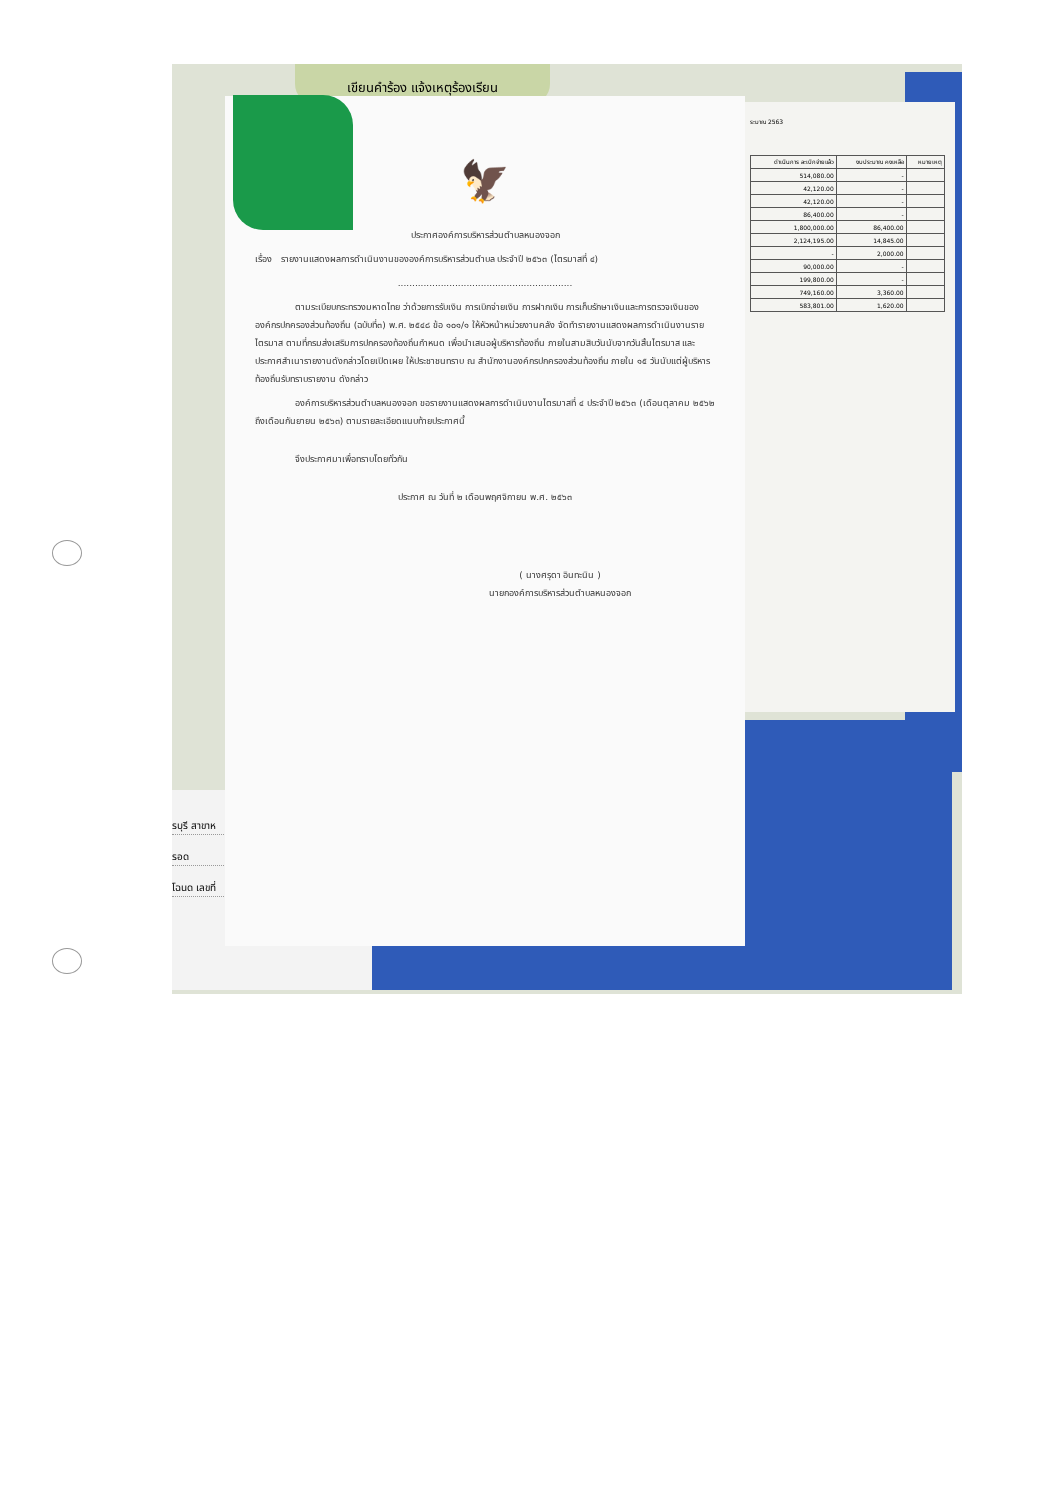เขียนคำร้อง แจ้งเหตุร้องเรียน
ระมาณ 2563
| ดำเนินการ ละเบิกจ่ายแล้ว | งบประมาณ คงเหลือ | หมายเหตุ |
| --- | --- | --- |
| 514,080.00 | - | |
| 42,120.00 | - | |
| 42,120.00 | - | |
| 86,400.00 | - | |
| 1,800,000.00 | 86,400.00 | |
| 2,124,195.00 | 14,845.00 | |
| - | 2,000.00 | |
| 90,000.00 | - | |
| 199,800.00 | - | |
| 749,160.00 | 3,360.00 | |
| 583,801.00 | 1,620.00 | |
รบุรี สาขาห
รอด
โฉนด เลขที่
🦅
ประกาศองค์การบริหารส่วนตำบลหนองจอก
เรื่อง รายงานแสดงผลการดำเนินงานขององค์การบริหารส่วนตำบล ประจำปี ๒๕๖๓ (ไตรมาสที่ ๔)
.............................................................
ตามระเบียบกระทรวงมหาดไทย ว่าด้วยการรับเงิน การเบิกจ่ายเงิน การฝากเงิน การเก็บรักษาเงินและการตรวจเงินขององค์กรปกครองส่วนท้องถิ่น (ฉบับที่๓) พ.ศ. ๒๕๔๘ ข้อ ๑๐๑/๑ ให้หัวหน้าหน่วยงานคลัง จัดทำรายงานแสดงผลการดำเนินงานรายไตรมาส ตามที่กรมส่งเสริมการปกครองท้องถิ่นกำหนด เพื่อนำเสนอผู้บริหารท้องถิ่น ภายในสามสิบวันนับจากวันสิ้นไตรมาส และประกาศสำเนารายงานดังกล่าวโดยเปิดเผย ให้ประชาชนทราบ ณ สำนักงานองค์กรปกครองส่วนท้องถิ่น ภายใน ๑๕ วันนับแต่ผู้บริหารท้องถิ่นรับทราบรายงาน ดังกล่าว
องค์การบริหารส่วนตำบลหนองจอก ขอรายงานแสดงผลการดำเนินงานไตรมาสที่ ๔ ประจำปี ๒๕๖๓ (เดือนตุลาคม ๒๕๖๒ ถึงเดือนกันยายน ๒๕๖๓) ตามรายละเอียดแนบท้ายประกาศนี้
จึงประกาศมาเพื่อทราบโดยทั่วกัน
ประกาศ ณ วันที่ ๒ เดือนพฤศจิกายน พ.ศ. ๒๕๖๓
( นางศรุดา อินทะนิน )
นายกองค์การบริหารส่วนตำบลหนองจอก